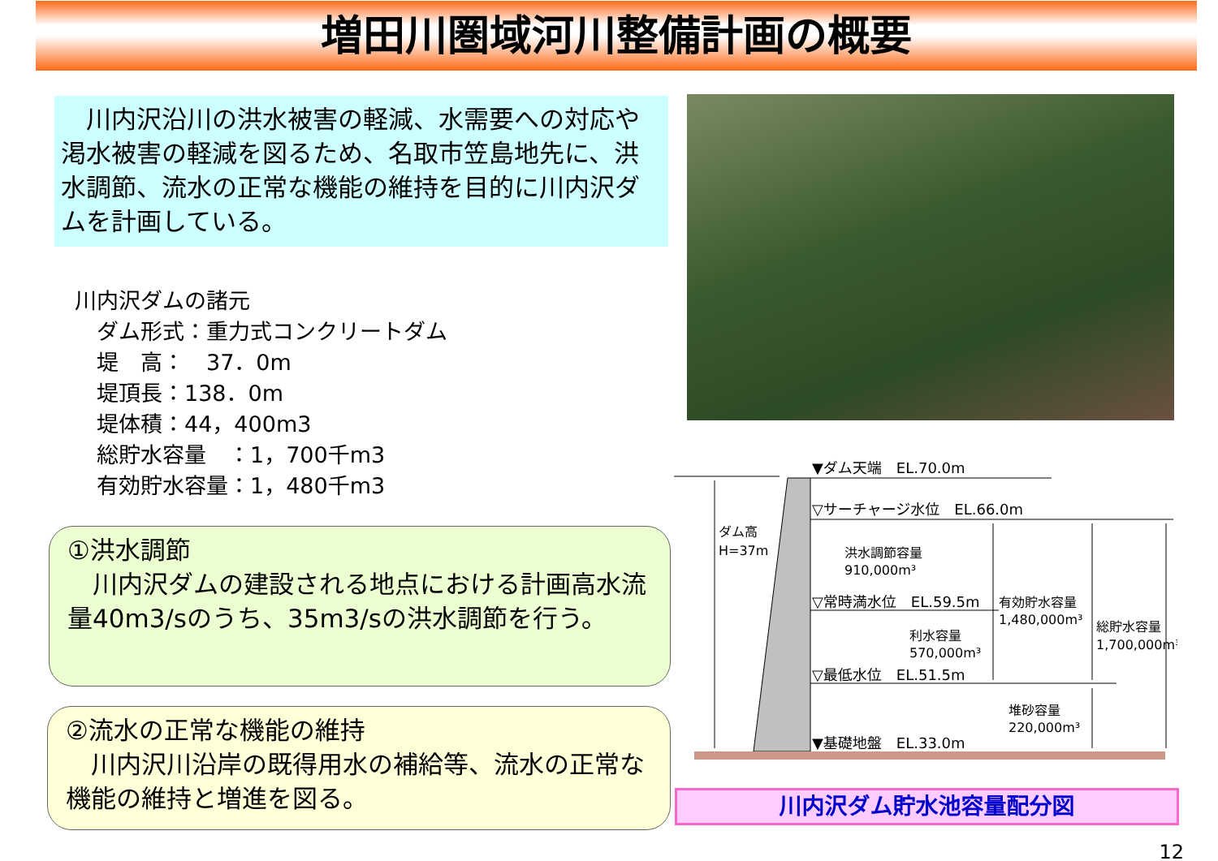増田川圏域河川整備計画の概要
　川内沢沿川の洪水被害の軽減、水需要への対応や渇水被害の軽減を図るため、名取市笠島地先に、洪水調節、流水の正常な機能の維持を目的に川内沢ダムを計画している。
川内沢ダムの諸元
　ダム形式：重力式コンクリートダム
　堤　高：　37．0m
　堤頂長：138．0m
　堤体積：44，400m3
　総貯水容量　：1，700千m3
　有効貯水容量：1，480千m3
①洪水調節
　川内沢ダムの建設される地点における計画高水流量40m3/sのうち、35m3/sの洪水調節を行う。
②流水の正常な機能の維持
　川内沢川沿岸の既得用水の補給等、流水の正常な機能の維持と増進を図る。
▼ダム天端　EL.70.0m
▽サーチャージ水位　EL.66.0m
ダム高
H=37m
洪水調節容量
910,000m³
▽常時満水位　EL.59.5m
有効貯水容量
1,480,000m³
利水容量
570,000m³
総貯水容量
1,700,000m³
▽最低水位　EL.51.5m
堆砂容量
220,000m³
▼基礎地盤　EL.33.0m
川内沢ダム貯水池容量配分図
12